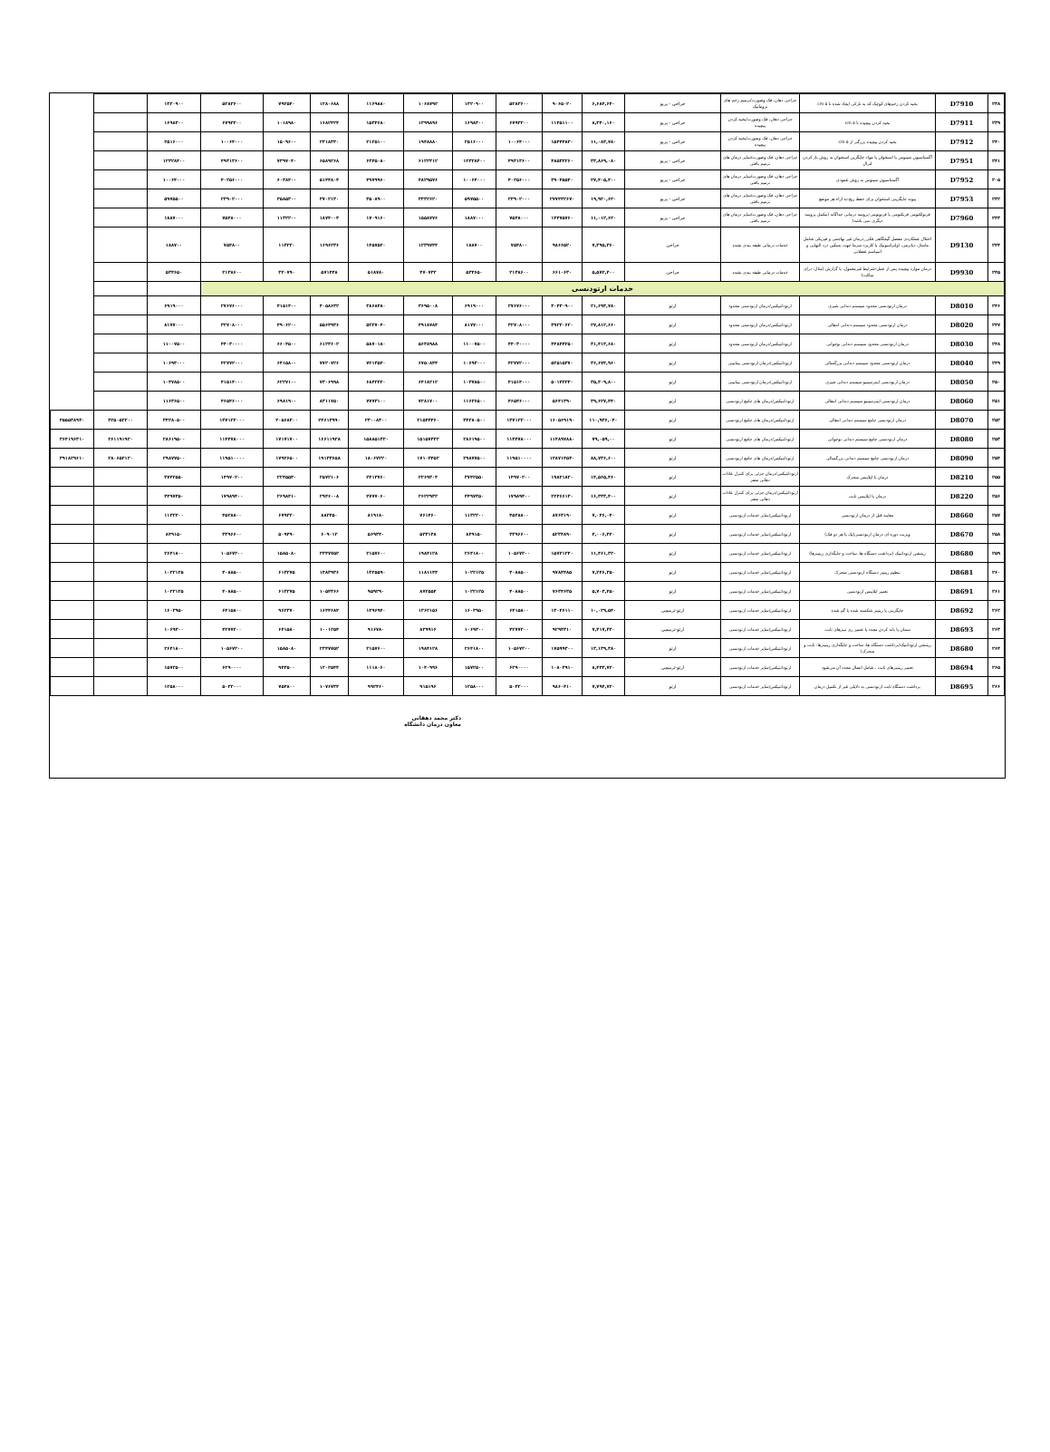| ۲۳۸ | D7910 | بخیه کردن زخم‌های کوچک که به نازکی ایجاد شده تا ۵ cm | جراحی دهان، فک وصورت/ترمیم زخم های تروماتیک | جراحی - پریو | ۶,۶۸۴,۶۴۰ | ۹۰۶۵۰۲۰ | ۵۲۸۳۶۰۰ | ۱۳۲۰۹۰۰ | ۱۰۶۸۷۹۲ | ۱۱۶۹۸۸۰ | ۱۲۸۰۶۸۸ | ۷۹۲۵۴۰ | ۵۲۸۳۶۰۰ | ۱۳۲۰۹۰۰ | | |
| ۲۳۹ | D7911 | بخیه کردن پیچیده تا ۵ cm | جراحی دهان، فک وصورت/بخیه کردن پیچیده | جراحی - پریو | ۸,۳۴۰,۱۶۰ | ۱۱۴۵۱۱۰۰ | ۶۷۹۳۲۰۰ | ۱۶۹۸۳۰۰ | ۱۳۹۹۸۹۶ | ۱۵۳۴۶۸۰ | ۱۶۸۲۴۲۴ | ۱۰۱۸۹۸۰ | ۶۷۹۳۲۰۰ | ۱۶۹۸۳۰۰ | | |
| ۲۴۰ | D7912 | بخیه کردن پیچیده بزرگتر از ۵ cm | جراحی دهان، فک وصورت/بخیه کردن پیچیده | جراحی - پریو | ۱۱,۰۸۳,۷۸۰ | ۱۵۴۴۴۸۳۰ | ۱۰۰۶۴۰۰۰ | ۲۵۱۶۰۰۰ | ۱۹۴۸۸۸۰ | ۲۱۲۵۱۰۰ | ۲۳۱۸۳۳۰ | ۱۵۰۹۶۰۰ | ۱۰۰۶۴۰۰۰ | ۲۵۱۶۰۰۰ | | |
| ۲۴۱ | D7951 | آگمنتاسیون سینوس با استخوان یا مواد جایگزین استخوان به روش باز کردن لترال | جراحی دهان، فک وصورت/سایر درمان های ترمیم بافتی | جراحی - پریو | ۳۳,۸۶۹,۰۸۰ | ۴۸۵۳۲۲۶۰ | ۴۹۳۱۳۶۰۰ | ۱۲۳۲۸۴۰۰ | ۶۱۲۲۳۱۲ | ۶۳۴۵۰۸۰ | ۶۵۸۹۲۶۸ | ۷۳۹۷۰۴۰ | ۴۹۳۱۳۶۰۰ | ۱۲۳۲۸۴۰۰ | | |
| ۲۰۵ | D7952 | آگمنتاسیون سینوس به روش عمودی | جراحی دهان، فک وصورت/سایر درمان های ترمیم بافتی | جراحی - پریو | ۲۷,۴۰۵,۴۰۰ | ۳۹۰۴۵۵۴۰ | ۴۰۲۵۶۰۰۰ | ۱۰۰۶۴۰۰۰ | ۴۸۲۹۵۷۶ | ۴۹۷۹۹۶۰ | ۵۱۴۴۸۰۴ | ۶۰۳۸۴۰۰ | ۴۰۲۵۶۰۰۰ | ۱۰۰۶۴۰۰۰ | | |
| ۲۴۲ | D7953 | پیوند جایگزینی استخوان برای حفظ ریج-به ازاء هر موضع | جراحی دهان، فک وصورت/سایر درمان های ترمیم بافتی | جراحی - پریو | ۱۹,۹۲۰,۶۲۰ | ۲۷۷۴۴۲۶۷۰ | ۲۳۹۰۲۰۰۰ | ۵۹۷۵۵۰۰ | ۳۳۳۲۶۲۰ | ۳۵۰۸۹۰۰ | ۳۷۰۲۱۳۰ | ۳۵۸۵۳۰۰ | ۲۳۹۰۲۰۰۰ | ۵۹۷۵۵۰۰ | | |
| ۲۴۳ | D7960 | فرنولکتومی فرنکتومی یا فرنوتومی-پروسه درمانی جداگانه (مکمل پروسه دیگری نمی باشد) | جراحی دهان، فک وصورت/سایر درمان های ترمیم بافتی | جراحی - پریو | ۱۱,۰۱۲,۶۲۰ | ۱۴۴۷۵۷۶۰ | ۷۵۴۸۰۰۰ | ۱۸۸۷۰۰۰ | ۱۵۵۸۷۷۶ | ۱۷۰۹۱۶۰ | ۱۸۷۴۰۰۴ | ۱۱۳۲۲۰۰ | ۷۵۴۸۰۰۰ | ۱۸۸۷۰۰۰ | | |
| ۲۴۴ | D9130 | اختلال عملکردی مفصل گیجگاهی فکی_درمان غیر تهاجمی و فیزیکی شامل ماساژ، دیاترمی، اولتراسونیک یا کاربرد سرما جهت تسکین درد التهابی و اسپاسم عضلانی | خدمات درمانی طبقه بندی نشده | جراحی | ۷,۳۹۵,۳۶۰ | ۹۸۶۶۵۲۰ | ۷۵۴۸۰۰ | ۱۸۸۷۰۰ | ۱۲۳۹۷۴۴ | ۱۴۵۷۵۲۰ | ۱۶۹۶۲۳۶ | ۱۱۳۲۲۰ | ۷۵۴۸۰۰ | ۱۸۸۷۰۰ | | |
| ۲۴۵ | D9930 | درمان موارد پیچیده پس از عمل-شرایط غیرمعمول، با گزارش (مثال: درای ساکت) | خدمات درمانی طبقه بندی نشده | جراحی | ۵,۵۷۲,۴۰۰ | ۶۶۱۰۶۳۰ | ۲۱۳۸۶۰۰ | ۵۳۴۶۵۰ | ۴۷۰۷۳۲ | ۵۱۸۷۸۰ | ۵۷۱۴۴۸ | ۳۲۰۷۹۰ | ۲۱۳۸۶۰۰ | ۵۳۴۶۵۰ | | |
| خدمات ارتودنسی | | | | | | | | | | | | | | | | |
| ۲۴۶ | D8010 | درمان ارتودنسی محدود سیستم دندانی شیری | ارتوداتتیکس/درمان ارتودنسی محدود | ارتو | ۲۱,۶۹۳,۷۸۰ | ۳۰۴۳۰۹۰۰ | ۲۷۶۷۶۰۰۰ | ۶۹۱۹۰۰۰ | ۳۶۹۵۰۰۸ | ۳۸۶۸۴۸۰ | ۴۰۵۸۶۳۲ | ۴۱۵۱۴۰۰ | ۲۷۶۷۶۰۰۰ | ۶۹۱۹۰۰۰ | | |
| ۲۴۷ | D8020 | درمان ارتودنسی محدود سیستم دندانی انتقالی | ارتوداتتیکس/درمان ارتودنسی محدود | ارتو | ۲۷,۸۱۲,۶۶۰ | ۳۹۲۲۰۶۲۰ | ۳۲۷۰۸۰۰۰ | ۸۱۷۷۰۰۰ | ۴۹۱۸۷۸۴ | ۵۲۲۷۰۴۰ | ۵۵۶۴۹۳۶ | ۴۹۰۶۲۰۰ | ۳۲۷۰۸۰۰۰ | ۸۱۷۷۰۰۰ | | |
| ۲۴۸ | D8030 | درمان ارتودنسی محدود سیستم دندانی نوجوانی | ارتوداتتیکس/درمان ارتودنسی محدود | ارتو | ۳۱,۴۱۳,۶۸۰ | ۴۴۸۴۴۲۵۰ | ۴۴۰۳۰۰۰۰ | ۱۱۰۰۷۵۰۰ | ۵۶۳۸۹۸۸ | ۵۸۷۰۱۸۰ | ۶۱۲۳۶۰۲ | ۶۶۰۴۵۰۰ | ۴۴۰۳۰۰۰۰ | ۱۱۰۰۷۵۰۰ | | |
| ۲۴۹ | D8040 | درمان ارتودنسی محدود سیستم دندانی بزرگسالی | ارتوداتتیکس/درمان ارتودنسی بینابینی | ارتو | ۳۶,۶۷۴,۹۶۰ | ۵۲۵۱۵۳۷۰ | ۴۲۷۷۲۰۰۰ | ۱۰۶۹۳۰۰۰ | ۶۷۵۰۸۴۴ | ۷۲۱۳۵۴۰ | ۷۷۲۰۷۲۶ | ۶۴۱۵۸۰۰ | ۴۲۷۷۲۰۰۰ | ۱۰۶۹۳۰۰۰ | | |
| ۲۵۰ | D8050 | درمان ارتودنسی اینترسپتیو سیستم دندانی شیری | ارتوداتتیکس/درمان ارتودنسی بینابینی | ارتو | ۳۵,۳۰۹,۸۰۰ | ۵۰۱۳۲۲۳۰ | ۴۱۵۱۴۰۰۰ | ۱۰۳۷۸۵۰۰ | ۶۴۱۸۲۱۲ | ۶۸۴۲۲۲۰ | ۷۳۰۶۹۹۸ | ۶۲۲۷۱۰۰ | ۴۱۵۱۴۰۰۰ | ۱۰۳۷۸۵۰۰ | | |
| ۲۵۱ | D8060 | درمان ارتودنسی اینترسپتیو سیستم دندانی انتقالی | ارتوداتتیکس/درمان های جامع ارتودنسی | ارتو | ۳۹,۶۲۷,۴۴۰ | ۵۶۴۱۳۹۰ | ۴۶۵۴۶۰۰۰ | ۱۱۶۳۶۵۰۰ | ۷۲۸۱۷۰۰ | ۷۷۷۳۱۰۰ | ۸۳۱۱۷۵۰ | ۶۹۸۱۹۰۰ | ۴۶۵۴۶۰۰۰ | ۱۱۶۳۶۵۰۰ | | |
| ۲۵۲ | D8070 | درمان ارتودنسی جامع سیستم دندانی انتقالی | ارتوداتتیکس/درمان های جامع ارتودنسی | ارتو | ۱۱۰,۹۳۶,۰۴۰ | ۱۶۰۵۶۹۱۹۰ | ۱۳۷۱۲۲۰۰۰ | ۳۴۲۸۰۵۰۰ | ۲۱۵۴۳۴۶۰ | ۲۳۰۰۸۳۰۰ | ۲۴۶۱۳۹۹۰ | ۲۰۵۶۸۳۰۰ | ۱۳۷۱۲۲۰۰۰ | ۳۴۲۸۰۵۰۰ | ۳۲۵۰۵۲۲۰۰ | ۴۵۵۵۳۸۹۳۰ |
| ۲۵۳ | D8080 | درمان ارتودنسی جامع سیستم دندانی نوجوانی | ارتوداتتیکس/درمان های جامع ارتودنسی | ارتو | ۷۹,۰۵۹,۰۰ | ۱۱۴۸۹۷۸۸۰ | ۱۱۴۴۷۸۰۰۰ | ۲۸۶۱۹۵۰۰ | ۱۵۱۵۷۴۳۲ | ۱۵۸۸۵۱۳۲۰ | ۱۶۶۱۱۹۲۸ | ۱۷۱۷۱۷۰۰ | ۱۱۴۴۷۸۰۰۰ | ۲۸۶۱۹۵۰۰ | ۲۶۱۱۹۱۹۲۰ | ۳۶۴۱۹۶۳۱۰ |
| ۲۵۴ | D8090 | درمان ارتودنسی جامع سیستم دندانی بزرگسالی | ارتوداتتیکس/درمان های جامع ارتودنسی | ارتو | ۸۸,۷۳۶,۶۰۰ | ۱۲۸۷۱۴۵۳۰ | ۱۱۹۵۱۰۰۰۰ | ۲۹۸۷۷۵۰۰ | ۱۷۱۰۳۴۵۲ | ۱۸۰۶۷۲۲۰ | ۱۹۱۳۳۶۵۸ | ۱۷۹۲۶۵۰۰ | ۱۱۹۵۱۰۰۰۰ | ۲۹۸۷۷۵۰۰ | ۲۸۰۶۵۲۱۲۰ | ۳۹۱۸۲۹۶۱۰ |
| ۲۵۵ | D8210 | درمان با اپلاینس متحرک | ارتوداتتیکس/درمان جزئی برای کنترل عادات دهانی مضر | ارتو | ۱۴,۵۶۵,۴۶۰ | ۱۹۸۲۱۸۲۰ | ۱۴۹۷۰۲۰۰ | ۳۷۴۲۵۵۰ | ۲۲۶۹۳۰۴ | ۲۴۱۳۷۶۰ | ۲۵۷۲۱۰۶ | ۲۲۴۵۵۳۰ | ۱۴۹۷۰۲۰۰ | ۳۷۴۲۵۵۰ | | |
| ۲۵۶ | D8220 | درمان با اپلاینس ثابت | ارتوداتتیکس/درمان جزئی برای کنترل عادات دهانی مضر | ارتو | ۱۶,۳۳۳,۴۰۰ | ۲۲۴۶۶۱۳۰ | ۱۷۹۸۹۴۰۰ | ۴۴۹۷۳۵۰ | ۲۶۲۲۹۳۲ | ۲۷۷۷۰۶۰ | ۲۹۴۶۰۰۸ | ۲۶۹۸۴۱۰ | ۱۷۹۸۹۴۰۰ | ۴۴۹۷۳۵۰ | | |
| ۲۵۷ | D8660 | معاینه قبل از درمان ارتودنسی | ارتوداتتیکس/سایر خدمات ارتودنسی | ارتو | ۷,۰۴۶,۰۴۰ | ۸۷۶۳۱۹۰ | ۴۵۲۸۸۰۰ | ۱۱۳۲۲۰۰ | ۷۶۱۴۶۰ | ۸۱۹۱۸۰ | ۸۸۲۴۵۰ | ۶۷۹۳۲۰ | ۴۵۲۸۸۰۰ | ۱۱۳۲۲۰۰ | | |
| ۲۵۸ | D8670 | ویزیت دوره ای درمان ارتودنسی(یک یا هر دو فک) | ارتوداتتیکس/سایر خدمات ارتودنسی | ارتو | ۴,۰۰۶,۴۲۰ | ۵۲۳۴۸۹۰ | ۳۳۹۶۶۰۰ | ۸۴۹۱۵۰ | ۵۳۳۱۴۸ | ۵۶۹۳۴۰ | ۶۰۹۰۱۲ | ۵۰۹۴۹۰ | ۳۳۹۶۶۰۰ | ۸۴۹۱۵۰ | | |
| ۲۵۹ | D8680 | ریتنشن ارتوداتتیک (برداشت دستگاه ها، ساخت و جایگذاری ریتینرها) | ارتوداتتیکس/سایر خدمات ارتودنسی | ارتو | ۱۱,۴۶۱,۳۲۰ | ۱۵۷۲۱۲۴۰ | ۱۰۵۶۷۲۰۰ | ۲۶۴۱۸۰۰ | ۱۹۸۴۱۲۸ | ۲۱۵۷۶۰۰ | ۲۳۴۷۷۵۲ | ۱۵۸۵۰۸۰ | ۱۰۵۶۷۲۰۰ | ۲۶۴۱۸۰۰ | | |
| ۲۶۰ | D8681 | تنظیم ریتینر دستگاه ارتودنسی متحرک | ارتوداتتیکس/سایر خدمات ارتودنسی | ارتو | ۷,۲۴۶,۳۵۰ | ۹۷۸۴۴۸۵ | ۴۰۸۸۵۰۰ | ۱۰۲۲۱۲۵ | ۱۱۸۱۱۴۴ | ۱۳۲۵۵۹۰ | ۱۴۸۳۹۳۶ | ۶۱۳۲۷۵ | ۴۰۸۸۵۰۰ | ۱۰۲۲۱۲۵ | | |
| ۲۶۱ | D8691 | تعمیر اپلاینس ارتودنسی | ارتوداتتیکس/سایر خدمات ارتودنسی | ارتو | ۵,۷۰۳,۴۵۰ | ۷۶۳۴۶۳۵ | ۴۰۸۸۵۰۰ | ۱۰۲۲۱۲۵ | ۸۷۲۵۵۴ | ۹۵۹۲۹۰ | ۱۰۵۴۳۶۶ | ۶۱۳۲۷۵ | ۴۰۸۸۵۰۰ | ۱۰۲۲۱۲۵ | | |
| ۲۶۲ | D8692 | جایگزینی یا ریتینر شکسته شده یا گم شده | ارتوداتتیکس/سایر خدمات ارتودنسی | ارتو-ترمیمی | ۱۰,۰۲۹,۵۴۰ | ۱۳۰۴۶۱۱۰ | ۶۴۱۵۸۰۰ | ۱۶۰۳۹۵۰ | ۱۳۶۲۱۵۶ | ۱۴۹۶۹۴۰ | ۱۶۴۴۶۸۴ | ۹۶۲۳۷۰ | ۶۴۱۵۸۰۰ | ۱۶۰۳۹۵۰ | | |
| ۲۶۳ | D8693 | سمان یا باند کردن مجدد یا تعمیر ری تینرهای ثابت | ارتوداتتیکس/سایر خدمات ارتودنسی | ارتو-ترمیمی | ۷,۴۱۷,۳۲۰ | ۹۲۹۴۳۱۰ | ۴۲۷۷۲۰۰ | ۱۰۶۹۳۰۰ | ۸۳۹۹۱۶ | ۹۱۶۷۸۰ | ۱۰۰۱۲۵۴ | ۶۴۱۵۸۰ | ۴۲۷۷۲۰۰ | ۱۰۶۹۳۰۰ | | |
| ۲۶۴ | D8680 | ریتنشن ارتوداتتیک(برداشت دستگاه ها، ساخت و جایگذاری ریتینرها: ثابت و متحرک) | ارتوداتتیکس/سایر خدمات ارتودنسی | ارتو | ۱۳,۱۳۹,۳۸۰ | ۱۷۵۹۹۳۰۰ | ۱۰۵۶۷۲۰۰ | ۲۶۴۱۸۰۰ | ۱۹۸۴۱۲۸ | ۲۱۵۷۶۰۰ | ۲۳۴۷۷۵۲ | ۱۵۸۵۰۸۰ | ۱۰۵۶۷۲۰۰ | ۲۶۴۱۸۰۰ | | |
| ۲۶۵ | D8694 | تعمیر ریتینرهای ثابت ، شامل اتصال مجدد آن می‌شود | ارتوداتتیکس/سایر خدمات ارتودنسی | ارتو-ترمیمی | ۸,۴۳۳,۷۲۰ | ۱۰۸۰۳۹۱۰ | ۶۲۹۰۰۰۰ | ۱۵۷۲۵۰۰ | ۱۰۴۰۹۹۶ | ۱۱۱۸۰۶۰ | ۱۲۰۲۵۴۴ | ۹۴۳۵۰۰ | ۶۲۹۰۰۰۰ | ۱۵۷۲۵۰۰ | | |
| ۲۶۶ | D8695 | برداشت دستگاه ثابت ارتودنسی به دلایلی غیر از تکمیل درمان | ارتوداتتیکس/سایر خدمات ارتودنسی | ارتو | ۷,۷۹۴,۷۲۰ | ۹۸۶۰۴۱۰ | ۵۰۳۲۰۰۰ | ۱۲۵۸۰۰۰ | ۹۱۵۱۹۶ | ۹۹۲۴۶۰ | ۱۰۷۶۷۳۴ | ۷۵۴۸۰۰ | ۵۰۳۲۰۰۰ | ۱۲۵۸۰۰۰ | | |
دکتر محمد دهقانی
معاون درمان دانشگاه